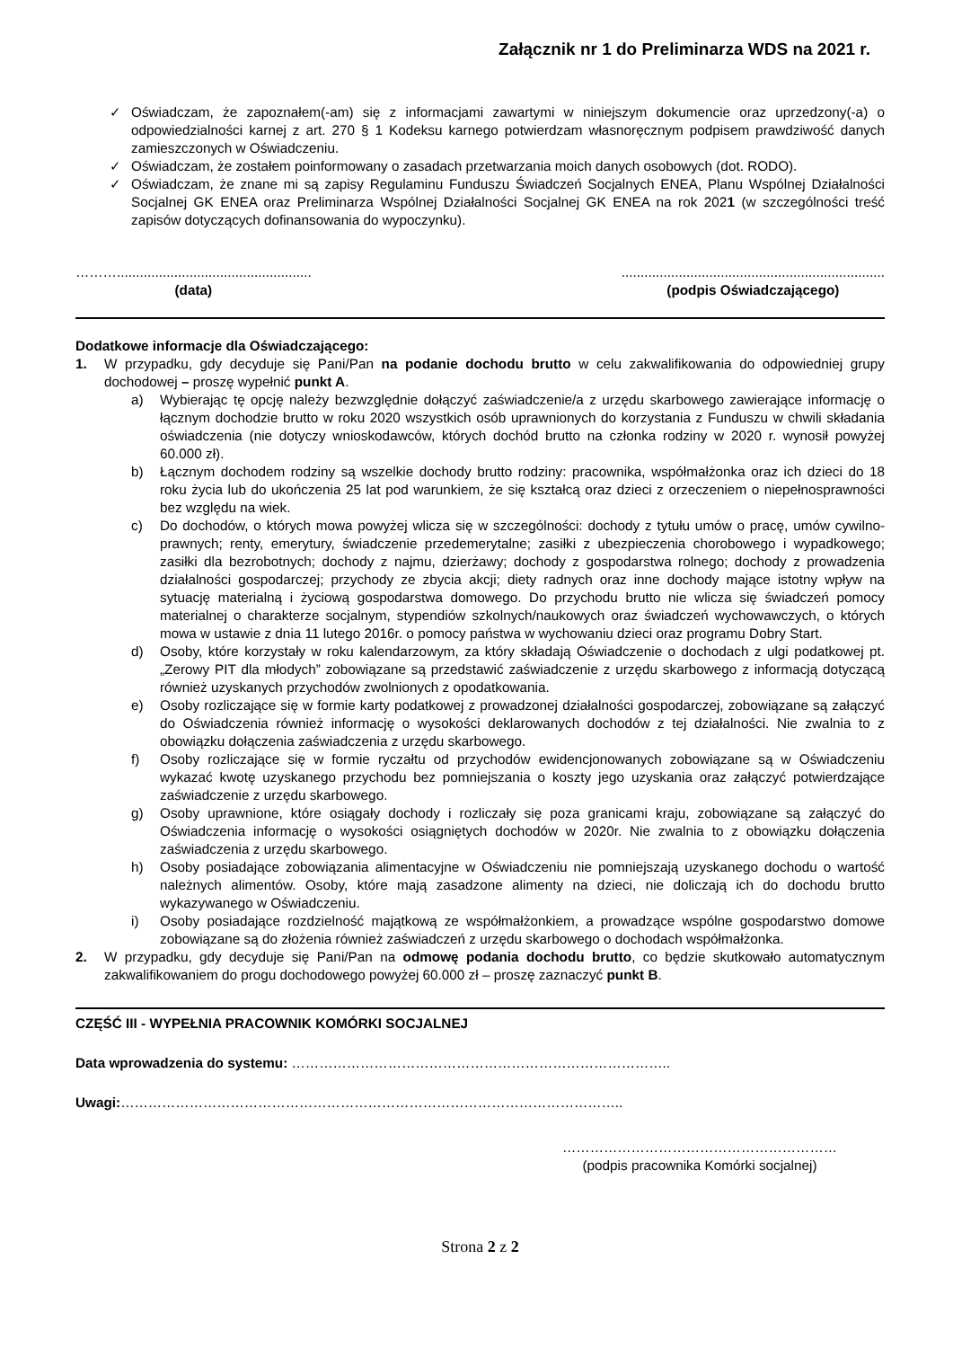Załącznik nr 1 do Preliminarza WDS na 2021 r.
✓ Oświadczam, że zapoznałem(-am) się z informacjami zawartymi w niniejszym dokumencie oraz uprzedzony(-a) o odpowiedzialności karnej z art. 270 § 1 Kodeksu karnego potwierdzam własnoręcznym podpisem prawdziwość danych zamieszczonych w Oświadczeniu.
✓ Oświadczam, że zostałem poinformowany o zasadach przetwarzania moich danych osobowych (dot. RODO).
✓ Oświadczam, że znane mi są zapisy Regulaminu Funduszu Świadczeń Socjalnych ENEA, Planu Wspólnej Działalności Socjalnej GK ENEA oraz Preliminarza Wspólnej Działalności Socjalnej GK ENEA na rok 2021 (w szczególności treść zapisów dotyczących dofinansowania do wypoczynku).
………...................................................
(data)
.....................................................................
(podpis Oświadczającego)
Dodatkowe informacje dla Oświadczającego:
1. W przypadku, gdy decyduje się Pani/Pan na podanie dochodu brutto w celu zakwalifikowania do odpowiedniej grupy dochodowej – proszę wypełnić punkt A.
a) Wybierając tę opcję należy bezwzględnie dołączyć zaświadczenie/a z urzędu skarbowego zawierające informację o łącznym dochodzie brutto w roku 2020 wszystkich osób uprawnionych do korzystania z Funduszu w chwili składania oświadczenia (nie dotyczy wnioskodawców, których dochód brutto na członka rodziny w 2020 r. wynosił powyżej 60.000 zł).
b) Łącznym dochodem rodziny są wszelkie dochody brutto rodziny: pracownika, współmałżonka oraz ich dzieci do 18 roku życia lub do ukończenia 25 lat pod warunkiem, że się kształcą oraz dzieci z orzeczeniem o niepełnosprawności bez względu na wiek.
c) Do dochodów, o których mowa powyżej wlicza się w szczególności: dochody z tytułu umów o pracę, umów cywilno-prawnych; renty, emerytury, świadczenie przedemerytalne; zasiłki z ubezpieczenia chorobowego i wypadkowego; zasiłki dla bezrobotnych; dochody z najmu, dzierżawy; dochody z gospodarstwa rolnego; dochody z prowadzenia działalności gospodarczej; przychody ze zbycia akcji; diety radnych oraz inne dochody mające istotny wpływ na sytuację materialną i życiową gospodarstwa domowego. Do przychodu brutto nie wlicza się świadczeń pomocy materialnej o charakterze socjalnym, stypendiów szkolnych/naukowych oraz świadczeń wychowawczych, o których mowa w ustawie z dnia 11 lutego 2016r. o pomocy państwa w wychowaniu dzieci oraz programu Dobry Start.
d) Osoby, które korzystały w roku kalendarzowym, za który składają Oświadczenie o dochodach z ulgi podatkowej pt. „Zerowy PIT dla młodych” zobowiązane są przedstawić zaświadczenie z urzędu skarbowego z informacją dotyczącą również uzyskanych przychodów zwolnionych z opodatkowania.
e) Osoby rozliczające się w formie karty podatkowej z prowadzonej działalności gospodarczej, zobowiązane są załączyć do Oświadczenia również informację o wysokości deklarowanych dochodów z tej działalności. Nie zwalnia to z obowiązku dołączenia zaświadczenia z urzędu skarbowego.
f) Osoby rozliczające się w formie ryczałtu od przychodów ewidencjonowanych zobowiązane są w Oświadczeniu wykazać kwotę uzyskanego przychodu bez pomniejszania o koszty jego uzyskania oraz załączyć potwierdzające zaświadczenie z urzędu skarbowego.
g) Osoby uprawnione, które osiągały dochody i rozliczały się poza granicami kraju, zobowiązane są załączyć do Oświadczenia informację o wysokości osiągniętych dochodów w 2020r. Nie zwalnia to z obowiązku dołączenia zaświadczenia z urzędu skarbowego.
h) Osoby posiadające zobowiązania alimentacyjne w Oświadczeniu nie pomniejszają uzyskanego dochodu o wartość należnych alimentów. Osoby, które mają zasadzone alimenty na dzieci, nie doliczają ich do dochodu brutto wykazywanego w Oświadczeniu.
i) Osoby posiadające rozdzielność majątkową ze współmałżonkiem, a prowadzące wspólne gospodarstwo domowe zobowiązane są do złożenia również zaświadczeń z urzędu skarbowego o dochodach współmałżonka.
2. W przypadku, gdy decyduje się Pani/Pan na odmowę podania dochodu brutto, co będzie skutkowało automatycznym zakwalifikowaniem do progu dochodowego powyżej 60.000 zł – proszę zaznaczyć punkt B.
CZĘŚĆ III - WYPEŁNIA PRACOWNIK KOMÓRKI SOCJALNEJ
Data wprowadzenia do systemu: ………………………………………………………………………..
Uwagi:………………………………………………………………………………………………..
……………………………………………………
(podpis pracownika Komórki socjalnej)
Strona 2 z 2